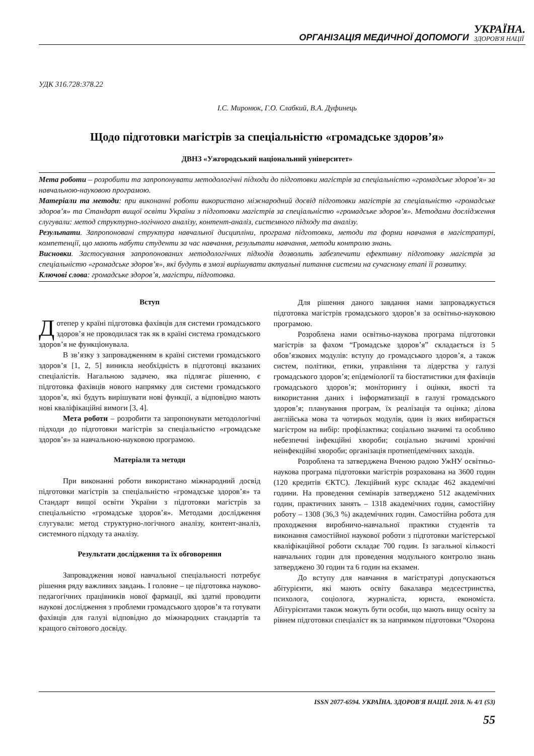ОРГАНІЗАЦІЯ МЕДИЧНОЇ ДОПОМОГИ УКРАЇНА.
ЗДОРОВ'Я НАЦІЇ
УДК 316.728:378.22
І.С. Миронюк, Г.О. Слабкий, В.А. Дуфинець
Щодо підготовки магістрів за спеціальністю «громадське здоров’я»
ДВНЗ «Ужгородський національний університет»
Мета роботи – розробити та запропонувати методологічні підходи до підготовки магістрів за спеціальністю «громадське здоров’я» за навчальною-науковою програмою.
Матеріали та методи: при виконанні роботи використано міжнародний досвід підготовки магістрів за спеціальністю «громадське здоров’я» та Стандарт вищої освіти України з підготовки магістрів за спеціальністю «громадське здоров’я». Методами дослідження слугували: метод структурно-логічного аналізу, контент-аналіз, системного підходу та аналізу.
Результати. Запропоновані структура навчальної дисципліни, програма підготовки, методи та форми навчання в магістратурі, компетенції, що мають набути студенти за час навчання, результати навчання, методи контролю знань.
Висновки. Застосування запропонованих методологічних підходів дозволить забезпечити ефективну підготовку магістрів за спеціальністю «громадське здоров’я», які будуть в змозі вирішувати актуальні питання системи на сучасному етапі її розвитку.
Ключові слова: громадське здоров’я, магістри, підготовка.
Вступ
Дотепер у країні підготовка фахівців для системи громадського здоров’я не проводилася так як в країні система громадського здоров’я не функціонувала.
В зв’язку з запровадженням в країні системи громадського здоров’я [1, 2, 5] виникла необхідність в підготовці вказаних спеціалістів. Нагальною задачею, яка підлягає рішенню, є підготовка фахівців нового напрямку для системи громадського здоров’я, які будуть вирішувати нові функції, а відповідно мають нові кваліфікаційні вимоги [3, 4].
Мета роботи – розробити та запропонувати методологічні підходи до підготовки магістрів за спеціальністю «громадське здоров’я» за навчальною-науковою програмою.
Матеріали та методи
При виконанні роботи використано міжнародний досвід підготовки магістрів за спеціальністю «громадське здоров’я» та Стандарт вищої освіти України з підготовки магістрів за спеціальністю «громадське здоров’я». Методами дослідження слугували: метод структурно-логічного аналізу, контент-аналіз, системного підходу та аналізу.
Результати дослідження та їх обговорення
Запровадження нової навчальної спеціальності потребує рішення ряду важливих завдань. І головне – це підготовка науково-педагогічних працівників нової фармації, які здатні проводити наукові дослідження з проблеми громадського здоров’я та готувати фахівців для галузі відповідно до міжнародних стандартів та кращого світового досвіду.
Для рішення даного завдання нами запроваджується підготовка магістрів громадського здоров’я за освітньо-науковою програмою.
Розроблена нами освітньо-наукова програма підготовки магістрів за фахом “Громадське здоров’я” складається із 5 обов’язкових модулів: вступу до громадського здоров’я, а також систем, політики, етики, управління та лідерства у галузі громадського здоров’я; епідеміології та біостатистики для фахівців громадського здоров’я; моніторингу і оцінки, якості та використання даних і інформатизації в галузі громадського здоров’я; планування програм, їх реалізація та оцінка; ділова англійська мова та чотирьох модулів, один із яких вибирається магістром на вибір: профілактика; соціально значимі та особливо небезпечні інфекційні хвороби; соціально значимі хронічні неінфекційні хвороби; організація протиепідемічних заходів.
Розроблена та затверджена Вченою радою УжНУ освітньо-наукова програма підготовки магістрів розрахована на 3600 годин (120 кредитів ЄКТС). Лекційний курс складає 462 академічні години. На проведення семінарів затверджено 512 академічних годин, практичних занять – 1318 академічних годин, самостійну роботу – 1308 (36,3 %) академічних годин. Самостійна робота для проходження виробничо-навчальної практики студентів та виконання самостійної наукової роботи з підготовки магістерської кваліфікаційної роботи складає 700 годин. Із загальної кількості навчальних годин для проведення модульного контролю знань затверджено 30 годин та 6 годин на екзамен.
До вступу для навчання в магістратурі допускаються абітурієнти, які мають освіту бакалавра медсестринства, психолога, соціолога, журналіста, юриста, економіста. Абітурієнтами також можуть бути особи, що мають вищу освіту за рівнем підготовки спеціаліст як за напрямком підготовки “Охорона
ISSN 2077-6594. УКРАЇНА. ЗДОРОВ'Я НАЦІЇ. 2018. № 4/1 (53)
55